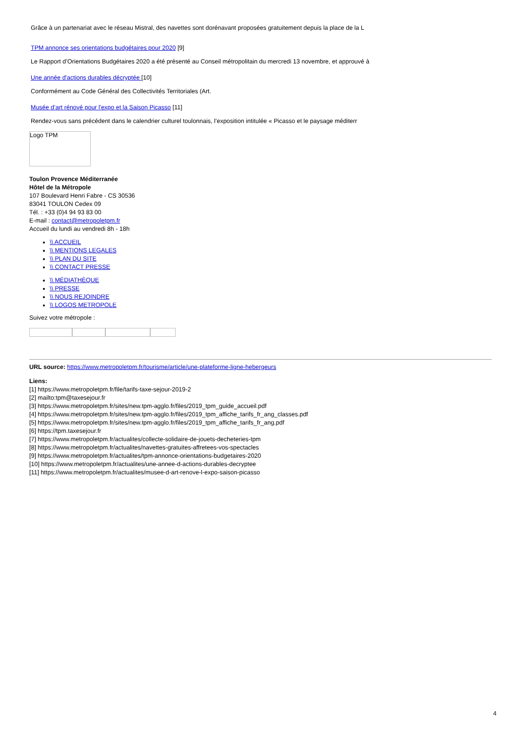Grâce à un partenariat avec le réseau Mistral, des navettes sont dorénavant proposées gratuitement depuis la place de la L
TPM annonce ses orientations budgétaires pour 2020 [9]
Le Rapport d’Orientations Budgétaires 2020 a été présenté au Conseil métropolitain du mercredi 13 novembre, et approuvé à
Une année d'actions durables décryptée [10]
Conformément au Code Général des Collectivités Territoriales (Art.
Musée d’art rénové pour l'expo et la Saison Picasso [11]
Rendez-vous sans précédent dans le calendrier culturel toulonnais, l’exposition intitulée « Picasso et le paysage méditerr
Logo TPM
Toulon Provence Méditerranée
Hôtel de la Métropole
107 Boulevard Henri Fabre - CS 30536
83041 TOULON Cedex 09
Tél. : +33 (0)4 94 93 83 00
E-mail : contact@metropoletpm.fr
Accueil du lundi au vendredi 8h - 18h
\\ ACCUEIL
\\ MENTIONS LEGALES
\\ PLAN DU SITE
\\ CONTACT PRESSE
\\ MÉDIATHÈQUE
\\ PRESSE
\\ NOUS REJOINDRE
\\ LOGOS METROPOLE
Suivez votre métropole :
URL source: https://www.metropoletpm.fr/tourisme/article/une-plateforme-ligne-hebergeurs
Liens:
[1] https://www.metropoletpm.fr/file/tarifs-taxe-sejour-2019-2
[2] mailto:tpm@taxesejour.fr
[3] https://www.metropoletpm.fr/sites/new.tpm-agglo.fr/files/2019_tpm_guide_accueil.pdf
[4] https://www.metropoletpm.fr/sites/new.tpm-agglo.fr/files/2019_tpm_affiche_tarifs_fr_ang_classes.pdf
[5] https://www.metropoletpm.fr/sites/new.tpm-agglo.fr/files/2019_tpm_affiche_tarifs_fr_ang.pdf
[6] https://tpm.taxesejour.fr
[7] https://www.metropoletpm.fr/actualites/collecte-solidaire-de-jouets-decheteries-tpm
[8] https://www.metropoletpm.fr/actualites/navettes-gratuites-affretees-vos-spectacles
[9] https://www.metropoletpm.fr/actualites/tpm-annonce-orientations-budgetaires-2020
[10] https://www.metropoletpm.fr/actualites/une-annee-d-actions-durables-decryptee
[11] https://www.metropoletpm.fr/actualites/musee-d-art-renove-l-expo-saison-picasso
4